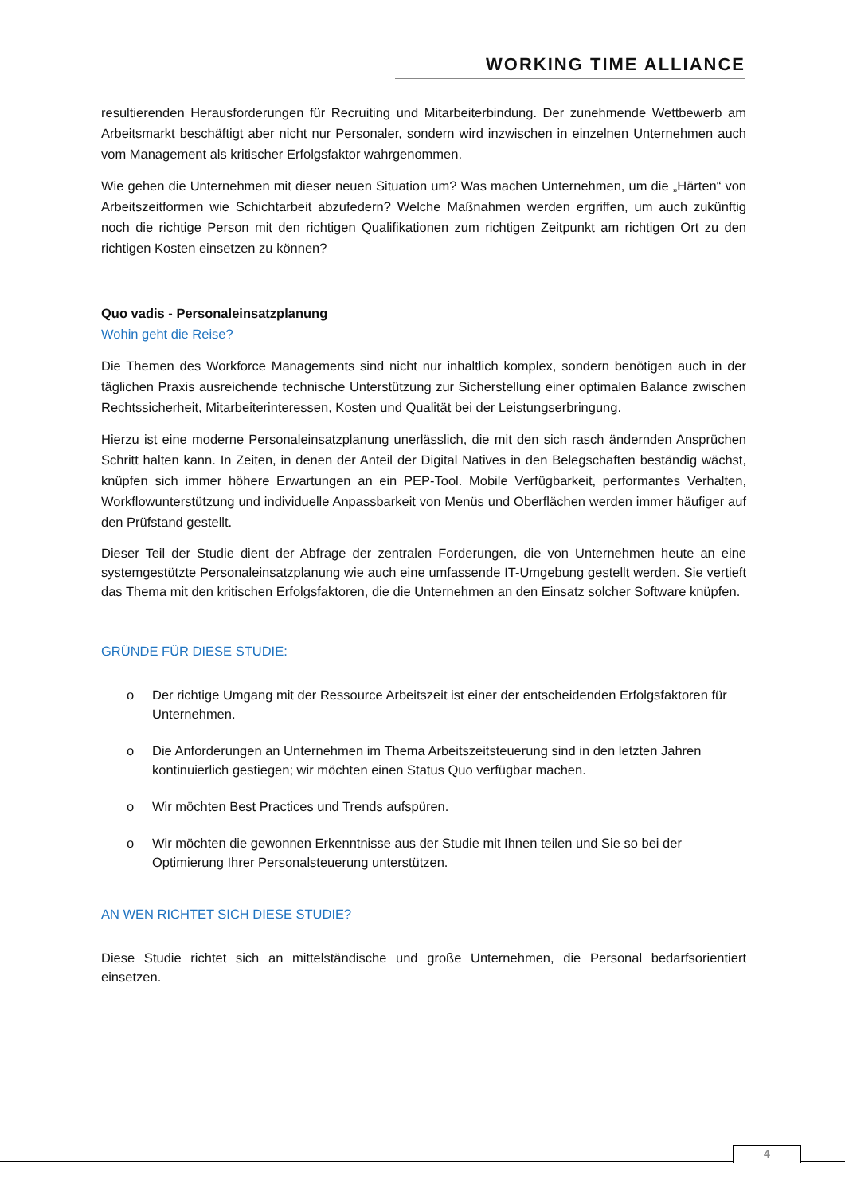WORKING TIME ALLIANCE
resultierenden Herausforderungen für Recruiting und Mitarbeiterbindung. Der zunehmende Wettbewerb am Arbeitsmarkt beschäftigt aber nicht nur Personaler, sondern wird inzwischen in einzelnen Unternehmen auch vom Management als kritischer Erfolgsfaktor wahrgenommen.
Wie gehen die Unternehmen mit dieser neuen Situation um? Was machen Unternehmen, um die „Härten“ von Arbeitszeitformen wie Schichtarbeit abzufedern? Welche Maßnahmen werden ergriffen, um auch zukünftig noch die richtige Person mit den richtigen Qualifikationen zum richtigen Zeitpunkt am richtigen Ort zu den richtigen Kosten einsetzen zu können?
Quo vadis - Personaleinsatzplanung
Wohin geht die Reise?
Die Themen des Workforce Managements sind nicht nur inhaltlich komplex, sondern benötigen auch in der täglichen Praxis ausreichende technische Unterstützung zur Sicherstellung einer optimalen Balance zwischen Rechtssicherheit, Mitarbeiterinteressen, Kosten und Qualität bei der Leistungserbringung.
Hierzu ist eine moderne Personaleinsatzplanung unerlässlich, die mit den sich rasch ändernden Ansprüchen Schritt halten kann. In Zeiten, in denen der Anteil der Digital Natives in den Belegschaften beständig wächst, knüpfen sich immer höhere Erwartungen an ein PEP-Tool. Mobile Verfügbarkeit, performantes Verhalten, Workflowunterstützung und individuelle Anpassbarkeit von Menüs und Oberflächen werden immer häufiger auf den Prüfstand gestellt.
Dieser Teil der Studie dient der Abfrage der zentralen Forderungen, die von Unternehmen heute an eine systemgestützte Personaleinsatzplanung wie auch eine umfassende IT-Umgebung gestellt werden. Sie vertieft das Thema mit den kritischen Erfolgsfaktoren, die die Unternehmen an den Einsatz solcher Software knüpfen.
GRÜNDE FÜR DIESE STUDIE:
o Der richtige Umgang mit der Ressource Arbeitszeit ist einer der entscheidenden Erfolgsfaktoren für Unternehmen.
o Die Anforderungen an Unternehmen im Thema Arbeitszeitsteuerung sind in den letzten Jahren kontinuierlich gestiegen; wir möchten einen Status Quo verfügbar machen.
o Wir möchten Best Practices und Trends aufspüren.
o Wir möchten die gewonnen Erkenntnisse aus der Studie mit Ihnen teilen und Sie so bei der Optimierung Ihrer Personalsteuerung unterstützen.
AN WEN RICHTET SICH DIESE STUDIE?
Diese Studie richtet sich an mittelständische und große Unternehmen, die Personal bedarfsorientiert einsetzen.
4